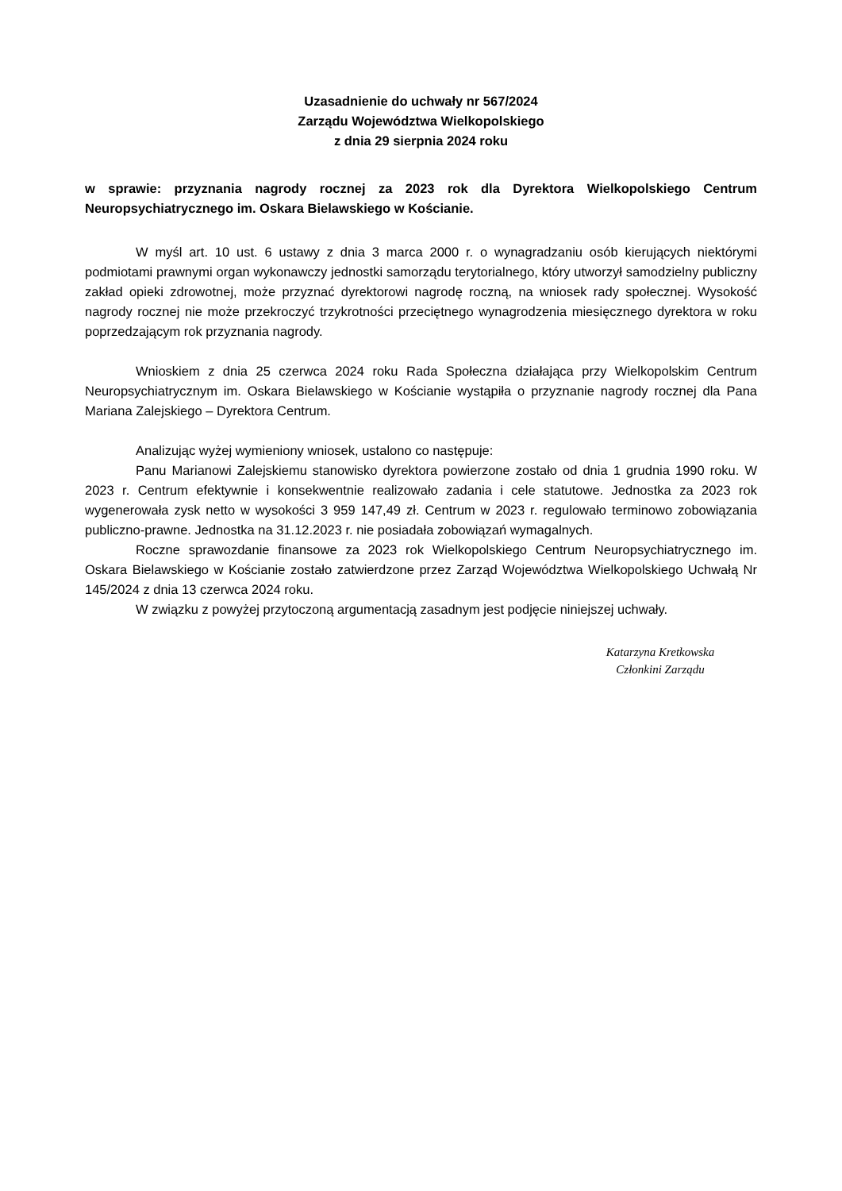Uzasadnienie do uchwały nr 567/2024
Zarządu Województwa Wielkopolskiego
z dnia 29 sierpnia 2024 roku
w sprawie: przyznania nagrody rocznej za 2023 rok dla Dyrektora Wielkopolskiego Centrum Neuropsychiatrycznego im. Oskara Bielawskiego w Kościanie.
W myśl art. 10 ust. 6 ustawy z dnia 3 marca 2000 r. o wynagradzaniu osób kierujących niektórymi podmiotami prawnymi organ wykonawczy jednostki samorządu terytorialnego, który utworzył samodzielny publiczny zakład opieki zdrowotnej, może przyznać dyrektorowi nagrodę roczną, na wniosek rady społecznej. Wysokość nagrody rocznej nie może przekroczyć trzykrotności przeciętnego wynagrodzenia miesięcznego dyrektora w roku poprzedzającym rok przyznania nagrody.
Wnioskiem z dnia 25 czerwca 2024 roku Rada Społeczna działająca przy Wielkopolskim Centrum Neuropsychiatrycznym im. Oskara Bielawskiego w Kościanie wystąpiła o przyznanie nagrody rocznej dla Pana Mariana Zalejskiego – Dyrektora Centrum.
Analizując wyżej wymieniony wniosek, ustalono co następuje:
Panu Marianowi Zalejskiemu stanowisko dyrektora powierzone zostało od dnia 1 grudnia 1990 roku. W 2023 r. Centrum efektywnie i konsekwentnie realizowało zadania i cele statutowe. Jednostka za 2023 rok wygenerowała zysk netto w wysokości 3 959 147,49 zł. Centrum w 2023 r. regulowało terminowo zobowiązania publiczno-prawne. Jednostka na 31.12.2023 r. nie posiadała zobowiązań wymagalnych.
Roczne sprawozdanie finansowe za 2023 rok Wielkopolskiego Centrum Neuropsychiatrycznego im. Oskara Bielawskiego w Kościanie zostało zatwierdzone przez Zarząd Województwa Wielkopolskiego Uchwałą Nr 145/2024 z dnia 13 czerwca 2024 roku.
W związku z powyżej przytoczoną argumentacją zasadnym jest podjęcie niniejszej uchwały.
Katarzyna Kretkowska
Członkini Zarządu